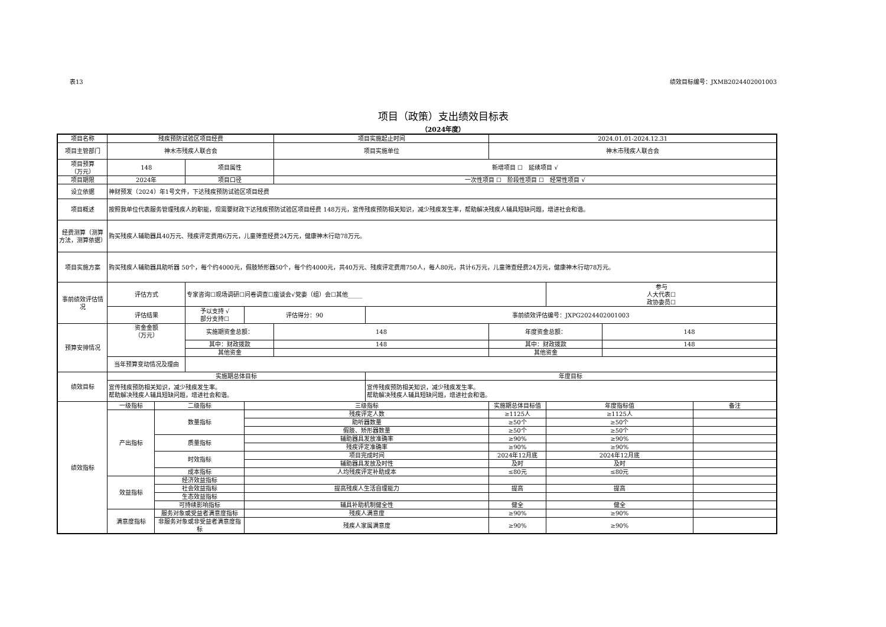表13 绩效目标编号：JXMB2024402001003
项目（政策）支出绩效目标表
（2024年度）
| 项目名称 | 残疾预防试验区项目经费 | | | | 项目实施起止时间 | | 2024.01.01-2024.12.31 | | | |
| 项目主管部门 | 神木市残疾人联合会 | | | | 项目实施单位 | | 神木市残疾人联合会 | | | |
| 项目预算 （万元） | 148 | | 项目属性 | | 新增项目 ☐ 延续项目 √ | | | | | |
| 项目期限 | 2024年 | | 项目口径 | | 一次性项目 ☐ 阶段性项目 ☐ 经常性项目 √ | | | | | |
| 设立依据 | 神财预发（2024）年1号文件，下达残疾预防试验区项目经费 | | | | | | | | | |
| 项目概述 | 按照我单位代表服务管理残疾人的职能，现需要财政下达残疾预防试验区项目经费 148万元，宣传残疾预防相关知识，减少残疾发生率，帮助解决残疾人辅具短缺问题，增进社会和谐。 | | | | | | | | | |
| 经费测算（测算方法，测算依据） | 购买残疾人辅助器具40万元、残疾评定费用6万元，儿童筛查经费24万元，健康神木行动78万元。 | | | | | | | | | |
| 项目实施方案 | 购买残疾人辅助器具助听器 50个，每个约4000元，假肢矫形器50个，每个约4000元，共40万元、残疾评定费用750人，每人80元，共计6万元，儿童筛查经费24万元，健康神木行动78万元。 | | | | | | | | | |
| 事前绩效评估情况 | 评估方式 | | 专家咨询☐现场调研☐问卷调查☐座谈会√党委（组）会☐其他_____ | | | | | 参与 人大代表☐ 政协委员☐ | | |
| | 评估结果 | | 予以支持 √ 部分支持☐ | 评估得分：90 | | 事前绩效评估编号：JXPG2024402001003 | | | | |
| 预算安排情况 | 资金金额 （万元） | | 实施期资金总额： | | 148 | | 年度资金总额： | | 148 | |
| | | | 其中：财政拨款 | | 148 | | 其中：财政拨款 | | 148 | |
| | | | 其他资金 | | | | 其他资金 | | | |
| | 当年预算变动情况及理由 | | | | | | | | | |
| 绩效目标 | 实施期总体目标 | | | | | 年度目标 | | | | |
| | 宣传残疾预防相关知识，减少残疾发生率。 帮助解决残疾人辅具短缺问题，增进社会和谐。 | | | | | 宣传残疾预防相关知识，减少残疾发生率。 帮助解决残疾人辅具短缺问题，增进社会和谐。 | | | | |
| 绩效指标 | 一级指标 | 二级指标 | | 三级指标 | | | 实施期总体目标值 | 年度指标值 | | 备注 |
| | 产出指标 | 数量指标 | | 残疾评定人数 | | | ≥1125人 | ≥1125人 | | |
| | | | | 助听器数量 | | | ≥50个 | ≥50个 | | |
| | | | | 假肢、矫形器数量 | | | ≥50个 | ≥50个 | | |
| | | 质量指标 | | 辅助器具发放准确率 | | | ≥90% | ≥90% | | |
| | | | | 残疾评定准确率 | | | ≥90% | ≥90% | | |
| | | 时效指标 | | 项目完成时间 | | | 2024年12月底 | 2024年12月底 | | |
| | | | | 辅助器具发放及时性 | | | 及时 | 及时 | | |
| | | 成本指标 | | 人均残疾评定补助成本 | | | ≤80元 | ≤80元 | | |
| | 效益指标 | 经济效益指标 | | | | | | | | |
| | | 社会效益指标 | | 提高残疾人生活自理能力 | | | 提高 | 提高 | | |
| | | 生态效益指标 | | | | | | | | |
| | | 可持续影响指标 | | 辅具补助机制健全性 | | | 健全 | 健全 | | |
| | 满意度指标 | 服务对象或受益者满意度指标 | | 残疾人满意度 | | | ≥90% | ≥90% | | |
| | | 非服务对象或非受益者满意度指标 | | 残疾人家属满意度 | | | ≥90% | ≥90% | | |